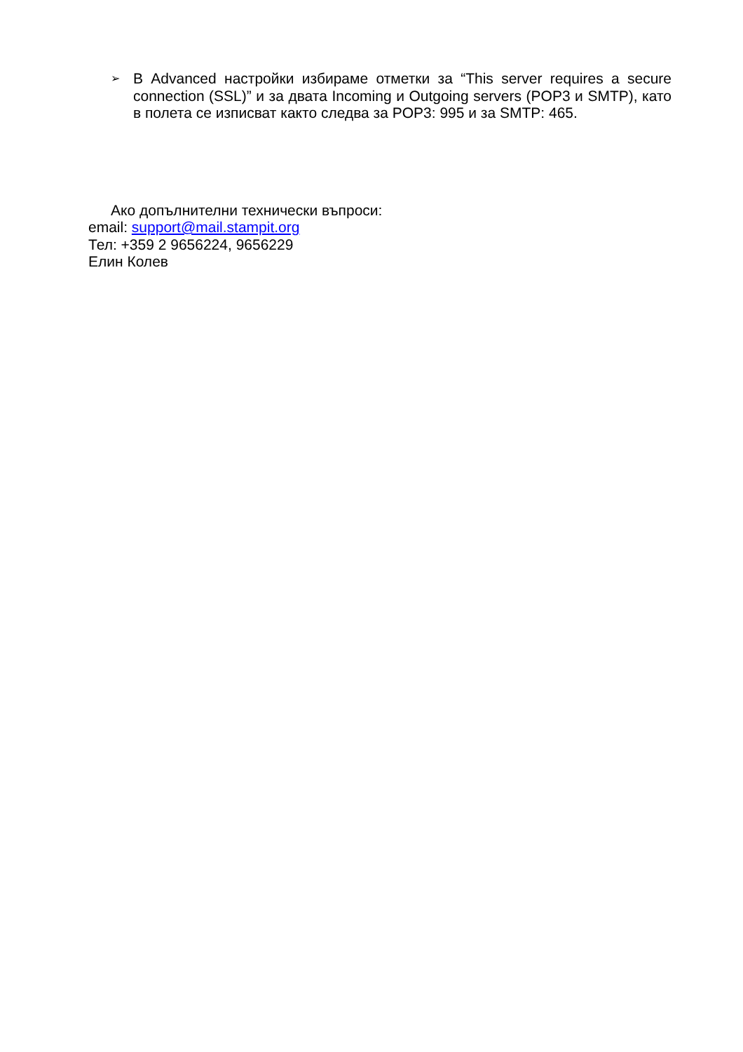➢ В Advanced настройки избираме отметки за “This server requires a secure connection (SSL)” и за двата Incoming и Outgoing servers (POP3 и SMTP), като в полета се изписват както следва за POP3: 995 и за SMTP: 465.
Ако допълнителни технически въпроси:
email: support@mail.stampit.org
Тел: +359 2 9656224, 9656229
Елин Колев